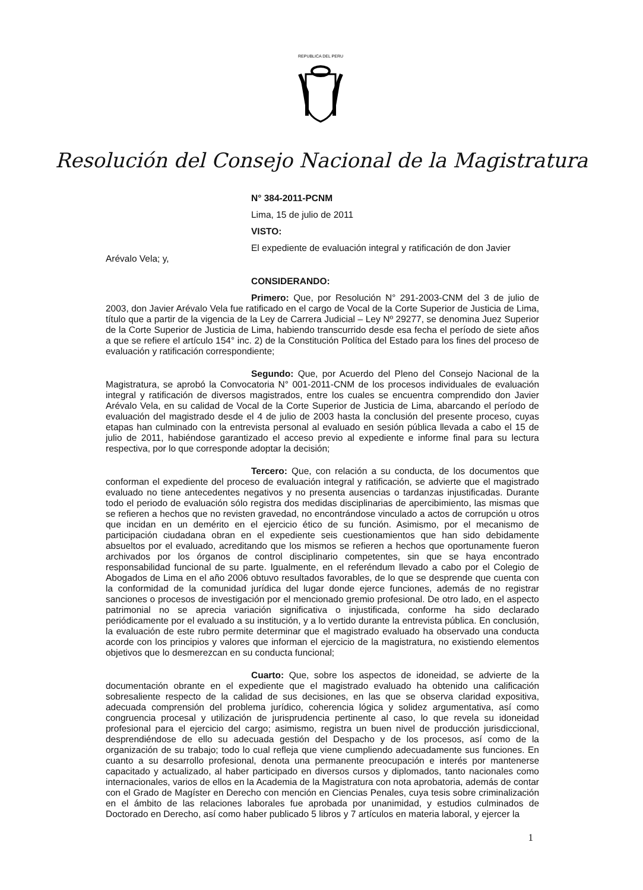REPUBLICA DEL PERU
Resolución del Consejo Nacional de la Magistratura
N° 384-2011-PCNM
Lima, 15 de julio de 2011
VISTO:
El expediente de evaluación integral y ratificación de don Javier
Arévalo Vela; y,
CONSIDERANDO:
Primero: Que, por Resolución N° 291-2003-CNM del 3 de julio de 2003, don Javier Arévalo Vela fue ratificado en el cargo de Vocal de la Corte Superior de Justicia de Lima, título que a partir de la vigencia de la Ley de Carrera Judicial – Ley Nº 29277, se denomina Juez Superior de la Corte Superior de Justicia de Lima, habiendo transcurrido desde esa fecha el período de siete años a que se refiere el artículo 154° inc. 2) de la Constitución Política del Estado para los fines del proceso de evaluación y ratificación correspondiente;
Segundo: Que, por Acuerdo del Pleno del Consejo Nacional de la Magistratura, se aprobó la Convocatoria N° 001-2011-CNM de los procesos individuales de evaluación integral y ratificación de diversos magistrados, entre los cuales se encuentra comprendido don Javier Arévalo Vela, en su calidad de Vocal de la Corte Superior de Justicia de Lima, abarcando el período de evaluación del magistrado desde el 4 de julio de 2003 hasta la conclusión del presente proceso, cuyas etapas han culminado con la entrevista personal al evaluado en sesión pública llevada a cabo el 15 de julio de 2011, habiéndose garantizado el acceso previo al expediente e informe final para su lectura respectiva, por lo que corresponde adoptar la decisión;
Tercero: Que, con relación a su conducta, de los documentos que conforman el expediente del proceso de evaluación integral y ratificación, se advierte que el magistrado evaluado no tiene antecedentes negativos y no presenta ausencias o tardanzas injustificadas. Durante todo el periodo de evaluación sólo registra dos medidas disciplinarias de apercibimiento, las mismas que se refieren a hechos que no revisten gravedad, no encontrándose vinculado a actos de corrupción u otros que incidan en un demérito en el ejercicio ético de su función. Asimismo, por el mecanismo de participación ciudadana obran en el expediente seis cuestionamientos que han sido debidamente absueltos por el evaluado, acreditando que los mismos se refieren a hechos que oportunamente fueron archivados por los órganos de control disciplinario competentes, sin que se haya encontrado responsabilidad funcional de su parte. Igualmente, en el referéndum llevado a cabo por el Colegio de Abogados de Lima en el año 2006 obtuvo resultados favorables, de lo que se desprende que cuenta con la conformidad de la comunidad jurídica del lugar donde ejerce funciones, además de no registrar sanciones o procesos de investigación por el mencionado gremio profesional. De otro lado, en el aspecto patrimonial no se aprecia variación significativa o injustificada, conforme ha sido declarado periódicamente por el evaluado a su institución, y a lo vertido durante la entrevista pública. En conclusión, la evaluación de este rubro permite determinar que el magistrado evaluado ha observado una conducta acorde con los principios y valores que informan el ejercicio de la magistratura, no existiendo elementos objetivos que lo desmerezcan en su conducta funcional;
Cuarto: Que, sobre los aspectos de idoneidad, se advierte de la documentación obrante en el expediente que el magistrado evaluado ha obtenido una calificación sobresaliente respecto de la calidad de sus decisiones, en las que se observa claridad expositiva, adecuada comprensión del problema jurídico, coherencia lógica y solidez argumentativa, así como congruencia procesal y utilización de jurisprudencia pertinente al caso, lo que revela su idoneidad profesional para el ejercicio del cargo; asimismo, registra un buen nivel de producción jurisdiccional, desprendiéndose de ello su adecuada gestión del Despacho y de los procesos, así como de la organización de su trabajo; todo lo cual refleja que viene cumpliendo adecuadamente sus funciones. En cuanto a su desarrollo profesional, denota una permanente preocupación e interés por mantenerse capacitado y actualizado, al haber participado en diversos cursos y diplomados, tanto nacionales como internacionales, varios de ellos en la Academia de la Magistratura con nota aprobatoria, además de contar con el Grado de Magíster en Derecho con mención en Ciencias Penales, cuya tesis sobre criminalización en el ámbito de las relaciones laborales fue aprobada por unanimidad, y estudios culminados de Doctorado en Derecho, así como haber publicado 5 libros y 7 artículos en materia laboral, y ejercer la
1